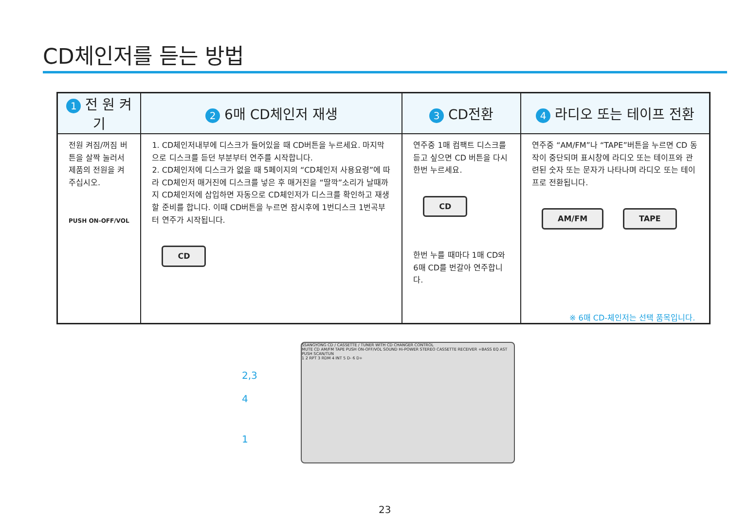CD체인저를 듣는 방법
| 1 전 원 켜 기 | 2 6매 CD체인저 재생 | 3 CD전환 | 4 라디오 또는 테이프 전환 |
| --- | --- | --- | --- |
| 전원 켜짐/꺼짐 버튼을 살짝 눌러서 제품의 전원을 켜 주십시오. PUSH ON-OFF/VOL | 1. CD체인저내부에 디스크가 들어있을 때 CD버튼을 누르세요. 마지막으로 디스크를 듣던 부분부터 연주를 시작합니다. 2. CD체인저에 디스크가 없을 때 5페이지의 “CD체인저 사용요령”에 따라 CD체인저 매거진에 디스크를 넣은 후 매거진을 “딸깍”소리가 날때까지 CD체인저에 삽입하면 자동으로 CD체인저가 디스크를 확인하고 재생할 준비를 합니다. 이때 CD버튼을 누르면 잠시후에 1번디스크 1번곡부터 연주가 시작됩니다. CD | 연주중 1매 컴팩트 디스크를 듣고 싶으면 CD 버튼을 다시 한번 누르세요. CD 한번 누를 때마다 1매 CD와 6매 CD를 번갈아 연주합니다. | 연주중 “AM/FM”나 “TAPE”버튼을 누르면 CD 동작이 중단되며 표시창에 라디오 또는 테이프와 관련된 숫자 또는 문자가 나타나며 라디오 또는 테이프로 전환됩니다. AM/FM TAPE |
※ 6매 CD-체인저는 선택 품목입니다.
2,3
4
1
SSANGYONG CD / CASSETTE / TUNER WITH CD CHANGER CONTROL
MUTE CD AM/FM TAPE PUSH ON-OFF/VOL SOUND Hi-POWER STEREO CASSETTE RECEIVER +BASS EQ AST PUSH SCAN/TUN
1 2 RPT 3 RDM 4 INT 5 D- 6 D+
23